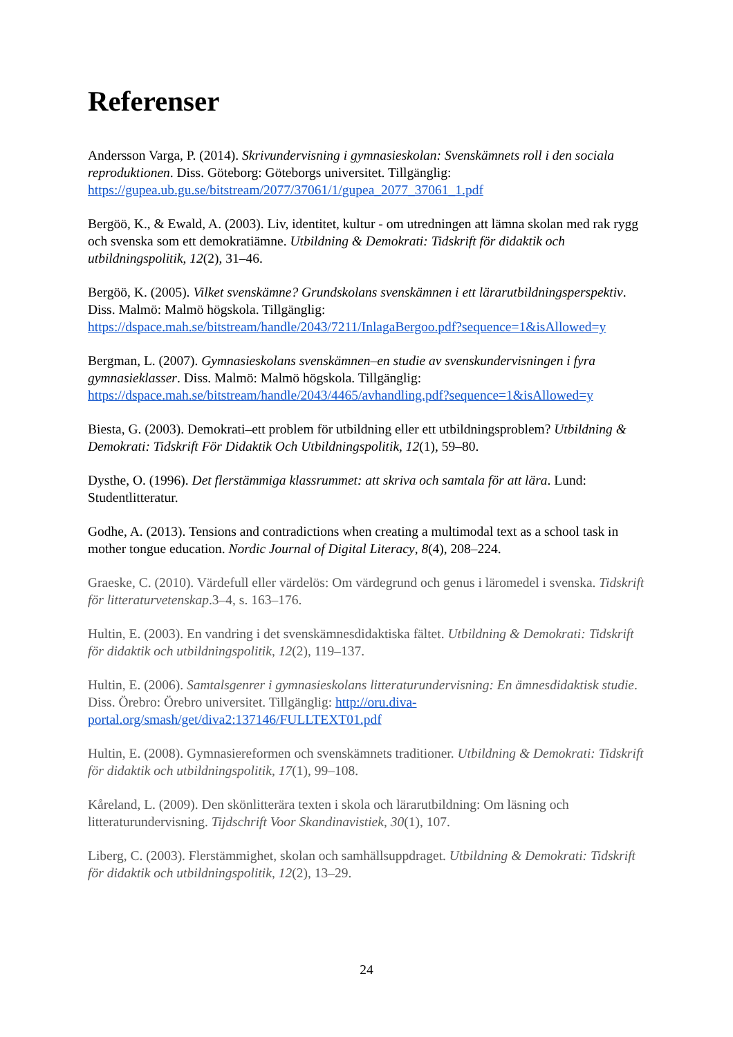Referenser
Andersson Varga, P. (2014). Skrivundervisning i gymnasieskolan: Svenskämnets roll i den sociala reproduktionen. Diss. Göteborg: Göteborgs universitet. Tillgänglig: https://gupea.ub.gu.se/bitstream/2077/37061/1/gupea_2077_37061_1.pdf
Bergöö, K., & Ewald, A. (2003). Liv, identitet, kultur - om utredningen att lämna skolan med rak rygg och svenska som ett demokratiämne. Utbildning & Demokrati: Tidskrift för didaktik och utbildningspolitik, 12(2), 31–46.
Bergöö, K. (2005). Vilket svenskämne? Grundskolans svenskämnen i ett lärarutbildningsperspektiv. Diss. Malmö: Malmö högskola. Tillgänglig: https://dspace.mah.se/bitstream/handle/2043/7211/InlagaBergoo.pdf?sequence=1&isAllowed=y
Bergman, L. (2007). Gymnasieskolans svenskämnen–en studie av svenskundervisningen i fyra gymnasieklasser. Diss. Malmö: Malmö högskola. Tillgänglig: https://dspace.mah.se/bitstream/handle/2043/4465/avhandling.pdf?sequence=1&isAllowed=y
Biesta, G. (2003). Demokrati–ett problem för utbildning eller ett utbildningsproblem? Utbildning & Demokrati: Tidskrift För Didaktik Och Utbildningspolitik, 12(1), 59–80.
Dysthe, O. (1996). Det flerstämmiga klassrummet: att skriva och samtala för att lära. Lund: Studentlitteratur.
Godhe, A. (2013). Tensions and contradictions when creating a multimodal text as a school task in mother tongue education. Nordic Journal of Digital Literacy, 8(4), 208–224.
Graeske, C. (2010). Värdefull eller värdelös: Om värdegrund och genus i läromedel i svenska. Tidskrift för litteraturvetenskap.3–4, s. 163–176.
Hultin, E. (2003). En vandring i det svenskämnesdidaktiska fältet. Utbildning & Demokrati: Tidskrift för didaktik och utbildningspolitik, 12(2), 119–137.
Hultin, E. (2006). Samtalsgenrer i gymnasieskolans litteraturundervisning: En ämnesdidaktisk studie. Diss. Örebro: Örebro universitet. Tillgänglig: http://oru.diva-portal.org/smash/get/diva2:137146/FULLTEXT01.pdf
Hultin, E. (2008). Gymnasiereformen och svenskämnets traditioner. Utbildning & Demokrati: Tidskrift för didaktik och utbildningspolitik, 17(1), 99–108.
Kåreland, L. (2009). Den skönlitterära texten i skola och lärarutbildning: Om läsning och litteraturundervisning. Tijdschrift Voor Skandinavistiek, 30(1), 107.
Liberg, C. (2003). Flerstämmighet, skolan och samhällsuppdraget. Utbildning & Demokrati: Tidskrift för didaktik och utbildningspolitik, 12(2), 13–29.
24